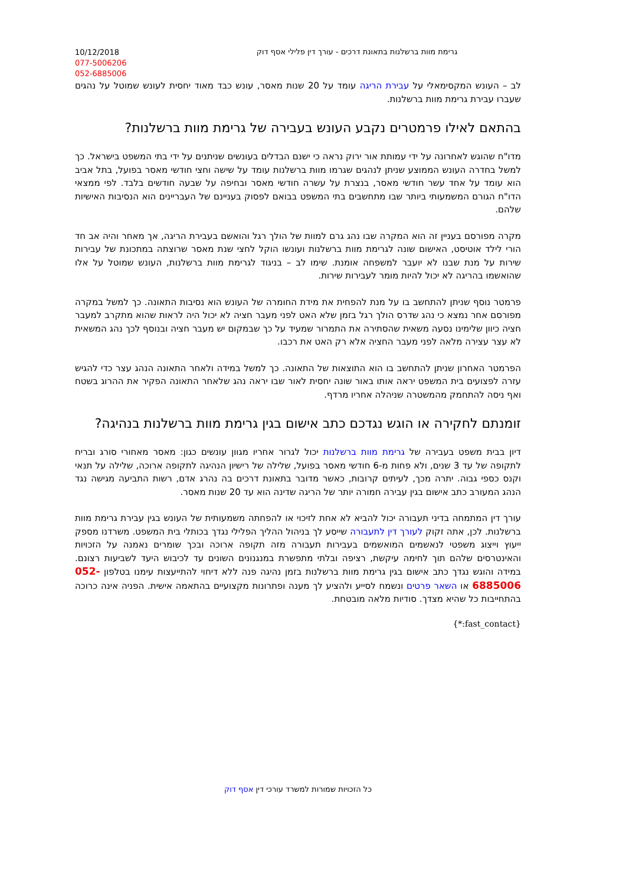10/12/2018
077-5006206
052-6885006
גרימת מוות ברשלנות בתאונת דרכים - עורך דין פלילי אסף דוק
לב – העונש המקסימאלי על עבירת הריגה עומד על 20 שנות מאסר, עונש כבד מאוד יחסית לעונש שמוטל על נהגים שעברו עבירת גרימת מוות ברשלנות.
בהתאם לאילו פרמטרים נקבע העונש בעבירה של גרימת מוות ברשלנות?
מדו"ח שהוגש לאחרונה על ידי עמותת אור ירוק נראה כי ישנם הבדלים בעונשים שניתנים על ידי בתי המשפט בישראל. כך למשל בחדרה העונש הממוצע שניתן לנהגים שגרמו מוות ברשלנות עומד על שישה וחצי חודשי מאסר בפועל, בתל אביב הוא עומד על אחד עשר חודשי מאסר, בנצרת על עשרה חודשי מאסר ובחיפה על שבעה חודשים בלבד. לפי ממצאי הדו"ח הגורם המשמעותי ביותר שבו מתחשבים בתי המשפט בבואם לפסוק בעניינם של העבריינים הוא הנסיבות האישיות שלהם.
מקרה מפורסם בעניין זה הוא המקרה שבו נהג גרם למוות של הולך רגל והואשם בעבירת הריגה, אך מאחר והיה אב חד הורי לילד אוטיסט, האישום שונה לגרימת מוות ברשלנות ועונשו הוקל לחצי שנת מאסר שרוצתה במתכונת של עבירות שירות על מנת שבנו לא יועבר למשפחה אומנת. שימו לב – בניגוד לגרימת מוות ברשלנות, העונש שמוטל על אלו שהואשמו בהריגה לא יכול להיות מומר לעבירות שירות.
פרמטר נוסף שניתן להתחשב בו על מנת להפחית את מידת החומרה של העונש הוא נסיבות התאונה. כך למשל במקרה מפורסם אחר נמצא כי נהג שדרס הולך רגל בזמן שלא האט לפני מעבר חציה לא יכול היה לראות שהוא מתקרב למעבר חציה כיוון שלימינו נסעה משאית שהסתירה את התמרור שמעיד על כך שבמקום יש מעבר חציה ובנוסף לכך נהג המשאית לא עצר עצירה מלאה לפני מעבר החציה אלא רק האט את רכבו.
הפרמטר האחרון שניתן להתחשב בו הוא התוצאות של התאונה. כך למשל במידה ולאחר התאונה הנהג עצר כדי להגיש עזרה לפצועים בית המשפט יראה אותו באור שונה יחסית לאור שבו יראה נהג שלאחר התאונה הפקיר את ההרוג בשטח ואף ניסה להתחמק מהמשטרה שניהלה אחריו מרדף.
זומנתם לחקירה או הוגש נגדכם כתב אישום בגין גרימת מוות ברשלנות בנהיגה?
דיון בבית משפט בעבירה של גרימת מוות ברשלנות יכול לגרור אחריו מגוון עונשים כגון: מאסר מאחורי סורג ובריח לתקופה של עד 3 שנים, ולא פחות מ-6 חודשי מאסר בפועל, שלילה של רישיון הנהיגה לתקופה ארוכה, שלילה על תנאי וקנס כספי גבוה. יתרה מכך, לעיתים קרובות, כאשר מדובר בתאונת דרכים בה נהרג אדם, רשות התביעה מגישה נגד הנהג המעורב כתב אישום בגין עבירה חמורה יותר של הריגה שדינה הוא עד 20 שנות מאסר.
עורך דין המתמחה בדיני תעבורה יכול להביא לא אחת לזיכוי או להפחתה משמעותית של העונש בגין עבירת גרימת מוות ברשלנות. לכן, אתה זקוק לעורך דין לתעבורה שייסע לך בניהול ההליך הפלילי נגדך בכותלי בית המשפט. משרדנו מספק ייעוץ וייצוג משפטי לנאשמים המואשמים בעבירות תעבורה מזה תקופה ארוכה ובכך שומרים נאמנה על הזכויות והאינטרסים שלהם תוך לחימה עיקשת, רציפה ובלתי מתפשרת במנגנונים השונים עד לכיבוש היעד לשביעות רצונם. במידה והוגש נגדך כתב אישום בגין גרימת מוות ברשלנות בזמן נהיגה פנה ללא דיחוי להתייעצות עימנו בטלפון 052-6885006 או השאר פרטים ונשמח לסייע ולהציע לך מענה ופתרונות מקצועיים בהתאמה אישית. הפניה אינה כרוכה בהתחייבות כל שהיא מצדך. סודיות מלאה מובטחת.
{*:fast_contact}
כל הזכויות שמורות למשרד עורכי דין אסף דוק